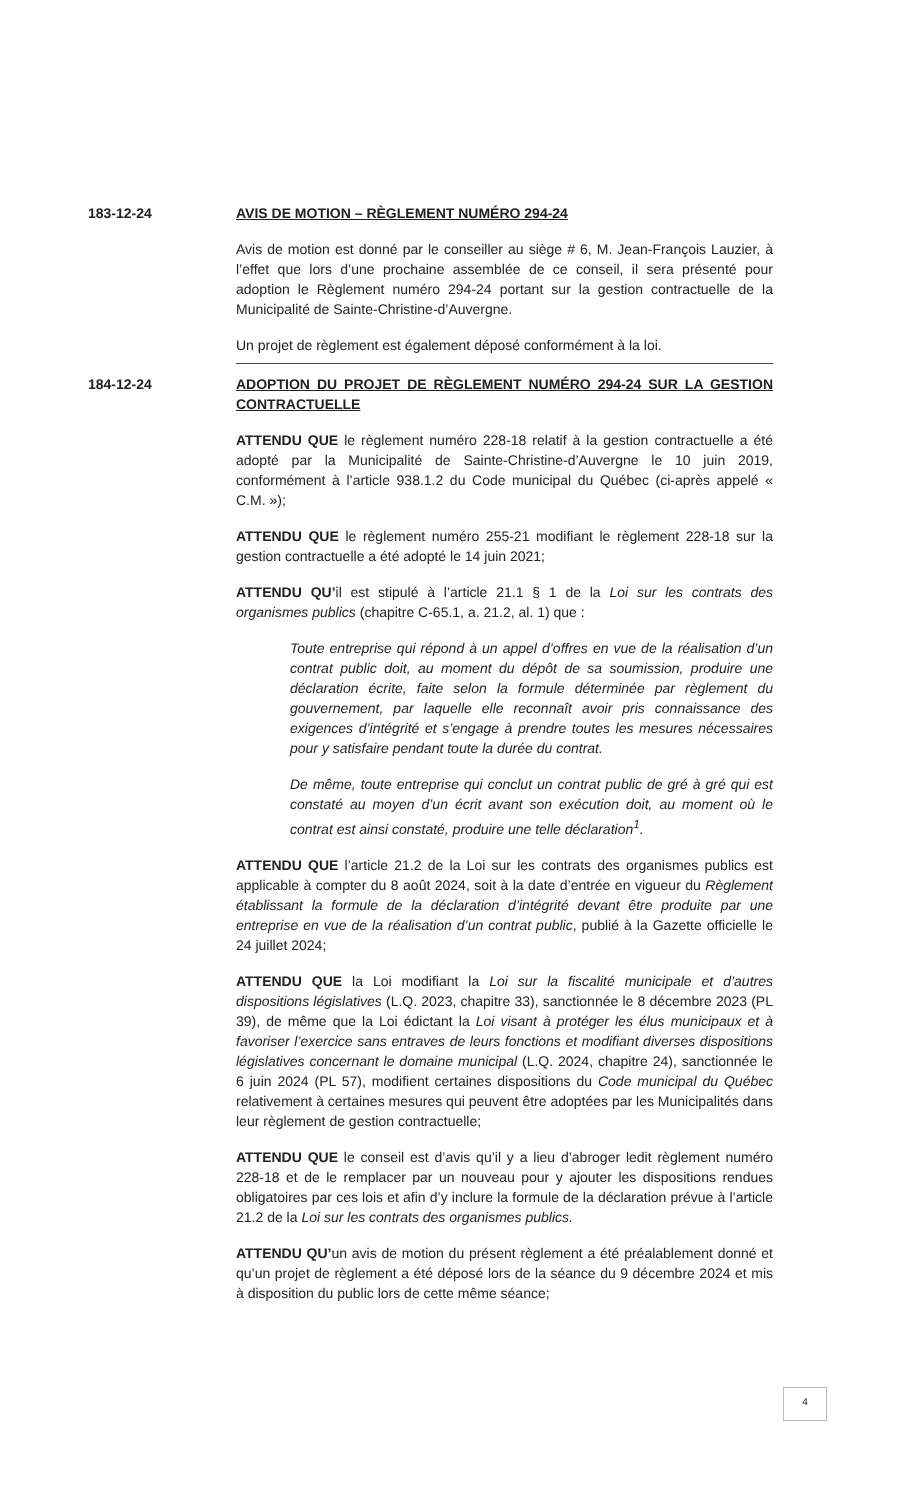183-12-24 AVIS DE MOTION – RÈGLEMENT NUMÉRO 294-24
Avis de motion est donné par le conseiller au siège # 6, M. Jean-François Lauzier, à l’effet que lors d’une prochaine assemblée de ce conseil, il sera présenté pour adoption le Règlement numéro 294-24 portant sur la gestion contractuelle de la Municipalité de Sainte-Christine-d’Auvergne.
Un projet de règlement est également déposé conformément à la loi.
184-12-24 ADOPTION DU PROJET DE RÈGLEMENT NUMÉRO 294-24 SUR LA GESTION CONTRACTUELLE
ATTENDU QUE le règlement numéro 228-18 relatif à la gestion contractuelle a été adopté par la Municipalité de Sainte-Christine-d’Auvergne le 10 juin 2019, conformément à l’article 938.1.2 du Code municipal du Québec (ci-après appelé « C.M. »);
ATTENDU QUE le règlement numéro 255-21 modifiant le règlement 228-18 sur la gestion contractuelle a été adopté le 14 juin 2021;
ATTENDU QU’il est stipulé à l’article 21.1 § 1 de la Loi sur les contrats des organismes publics (chapitre C-65.1, a. 21.2, al. 1) que :
Toute entreprise qui répond à un appel d’offres en vue de la réalisation d’un contrat public doit, au moment du dépôt de sa soumission, produire une déclaration écrite, faite selon la formule déterminée par règlement du gouvernement, par laquelle elle reconnaît avoir pris connaissance des exigences d’intégrité et s’engage à prendre toutes les mesures nécessaires pour y satisfaire pendant toute la durée du contrat.
De même, toute entreprise qui conclut un contrat public de gré à gré qui est constaté au moyen d’un écrit avant son exécution doit, au moment où le contrat est ainsi constaté, produire une telle déclaration<sup>1</sup>.
ATTENDU QUE l’article 21.2 de la Loi sur les contrats des organismes publics est applicable à compter du 8 août 2024, soit à la date d’entrée en vigueur du Règlement établissant la formule de la déclaration d’intégrité devant être produite par une entreprise en vue de la réalisation d’un contrat public, publié à la Gazette officielle le 24 juillet 2024;
ATTENDU QUE la Loi modifiant la Loi sur la fiscalité municipale et d’autres dispositions législatives (L.Q. 2023, chapitre 33), sanctionnée le 8 décembre 2023 (PL 39), de même que la Loi édictant la Loi visant à protéger les élus municipaux et à favoriser l’exercice sans entraves de leurs fonctions et modifiant diverses dispositions législatives concernant le domaine municipal (L.Q. 2024, chapitre 24), sanctionnée le 6 juin 2024 (PL 57), modifient certaines dispositions du Code municipal du Québec relativement à certaines mesures qui peuvent être adoptées par les Municipalités dans leur règlement de gestion contractuelle;
ATTENDU QUE le conseil est d’avis qu’il y a lieu d’abroger ledit règlement numéro 228-18 et de le remplacer par un nouveau pour y ajouter les dispositions rendues obligatoires par ces lois et afin d’y inclure la formule de la déclaration prévue à l’article 21.2 de la Loi sur les contrats des organismes publics.
ATTENDU QU’un avis de motion du présent règlement a été préalablement donné et qu’un projet de règlement a été déposé lors de la séance du 9 décembre 2024 et mis à disposition du public lors de cette même séance;
4